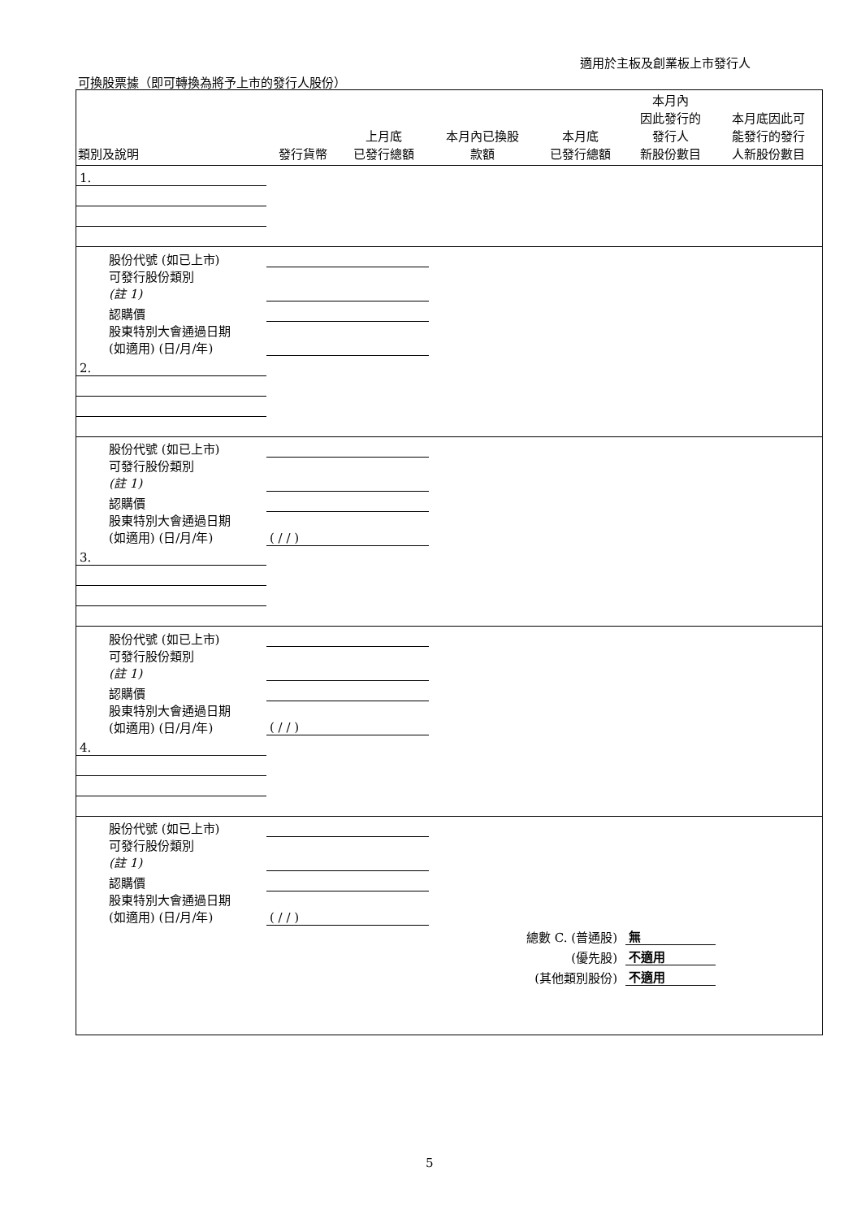適用於主板及創業板上市發行人
可換股票據（即可轉換為將予上市的發行人股份）
| 類別及說明 | 發行貨幣 | 上月底 已發行總額 | 本月內已換股 款額 | 本月底 已發行總額 | 本月內 因此發行的 發行人 新股份數目 | 本月底因此可 能發行的發行 人新股份數目 |
| --- | --- | --- | --- | --- | --- | --- |
| 1. | | | | | | |
| 股份代號 (如已上市) | | | | | | |
| 可發行股份類別 (註 1) | | | | | | |
| 認購價 | | | | | | |
| 股東特別大會通過日期 (如適用) (日/月/年) | | | | | | |
| 2. | | | | | | |
| 股份代號 (如已上市) | | | | | | |
| 可發行股份類別 (註 1) | | | | | | |
| 認購價 | | | | | | |
| 股東特別大會通過日期 (如適用) (日/月/年) | ( / / ) | | | | | |
| 3. | | | | | | |
| 股份代號 (如已上市) | | | | | | |
| 可發行股份類別 (註 1) | | | | | | |
| 認購價 | | | | | | |
| 股東特別大會通過日期 (如適用) (日/月/年) | ( / / ) | | | | | |
| 4. | | | | | | |
| 股份代號 (如已上市) | | | | | | |
| 可發行股份類別 (註 1) | | | | | | |
| 認購價 | | | | | | |
| 股東特別大會通過日期 (如適用) (日/月/年) | ( / / ) | | | | | |
| 總數 C. (普通股) | | | | | 無 | |
| (優先股) | | | | | 不適用 | |
| (其他類別股份) | | | | | 不適用 | |
5